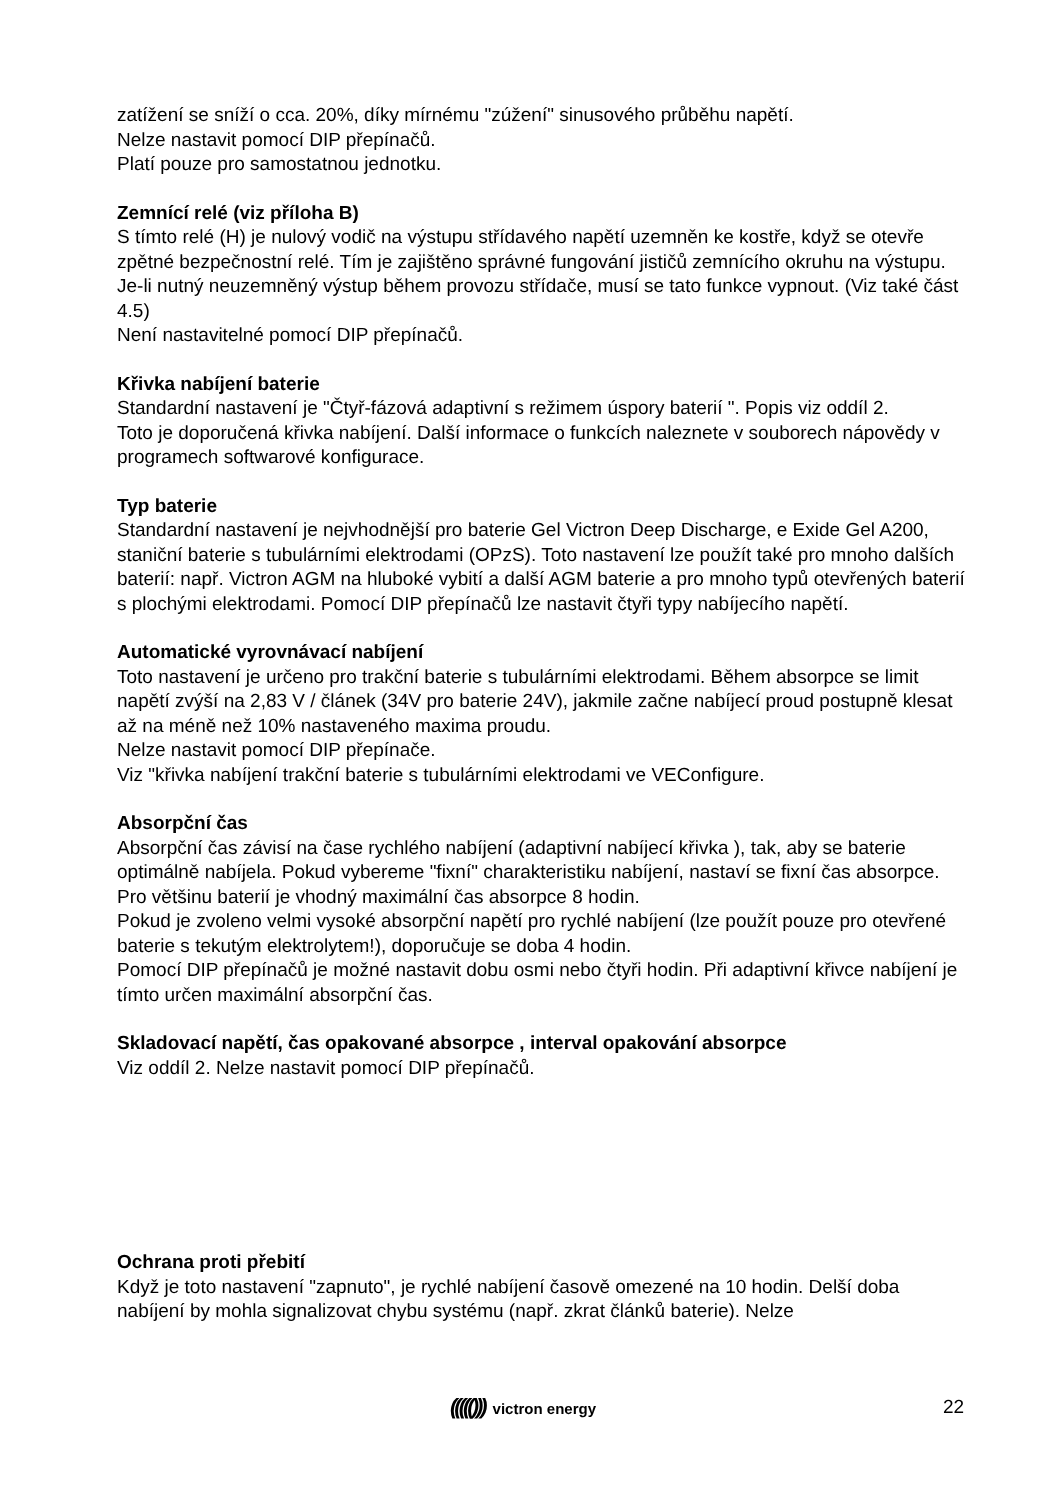zatížení se sníží o cca. 20%, díky mírnému "zúžení" sinusového průběhu napětí.
Nelze nastavit pomocí DIP přepínačů.
Platí pouze pro samostatnou jednotku.
Zemnící relé (viz příloha B)
S tímto relé (H) je nulový vodič na výstupu střídavého napětí uzemněn ke kostře, když se otevře zpětné bezpečnostní relé. Tím je zajištěno správné fungování jističů zemnícího okruhu na výstupu.
Je-li nutný neuzemněný výstup během provozu střídače, musí se tato funkce vypnout. (Viz také část 4.5)
Není nastavitelné pomocí DIP přepínačů.
Křivka nabíjení baterie
Standardní nastavení je "Čtyř-fázová adaptivní s režimem úspory baterií ". Popis viz oddíl 2.
Toto je doporučená křivka nabíjení. Další informace o funkcích naleznete v souborech nápovědy v programech softwarové konfigurace.
Typ baterie
Standardní nastavení je nejvhodnější pro baterie Gel Victron Deep Discharge, e Exide Gel A200, staniční baterie s tubulárními elektrodami (OPzS). Toto nastavení lze použít také pro mnoho dalších baterií: např. Victron AGM na hluboké vybití a další AGM baterie a pro mnoho typů otevřených baterií s plochými elektrodami. Pomocí DIP přepínačů lze nastavit čtyři typy nabíjecího napětí.
Automatické vyrovnávací nabíjení
Toto nastavení je určeno pro trakční baterie s tubulárními elektrodami. Během absorpce se limit napětí zvýší na 2,83 V / článek (34V pro baterie 24V), jakmile začne nabíjecí proud postupně klesat až na méně než 10% nastaveného maxima proudu.
Nelze nastavit pomocí DIP přepínače.
Viz "křivka nabíjení trakční baterie s tubulárními elektrodami ve VEConfigure.
Absorpční čas
Absorpční čas závisí na čase rychlého nabíjení (adaptivní nabíjecí křivka ), tak, aby se baterie optimálně nabíjela. Pokud vybereme "fixní" charakteristiku nabíjení, nastaví se fixní čas absorpce. Pro většinu baterií je vhodný maximální čas absorpce 8 hodin.
Pokud je zvoleno velmi vysoké absorpční napětí pro rychlé nabíjení (lze použít pouze pro otevřené baterie s tekutým elektrolytem!), doporučuje se doba 4 hodin.
Pomocí DIP přepínačů je možné nastavit dobu osmi nebo čtyři hodin. Při adaptivní křivce nabíjení je tímto určen maximální absorpční čas.
Skladovací napětí, čas opakované absorpce , interval opakování absorpce
Viz oddíl 2. Nelze nastavit pomocí DIP přepínačů.
Ochrana proti přebití
Když je toto nastavení "zapnuto", je rychlé nabíjení časově omezené na 10 hodin. Delší doba nabíjení by mohla signalizovat chybu systému (např. zkrat článků baterie). Nelze
((((())) victron energy 22